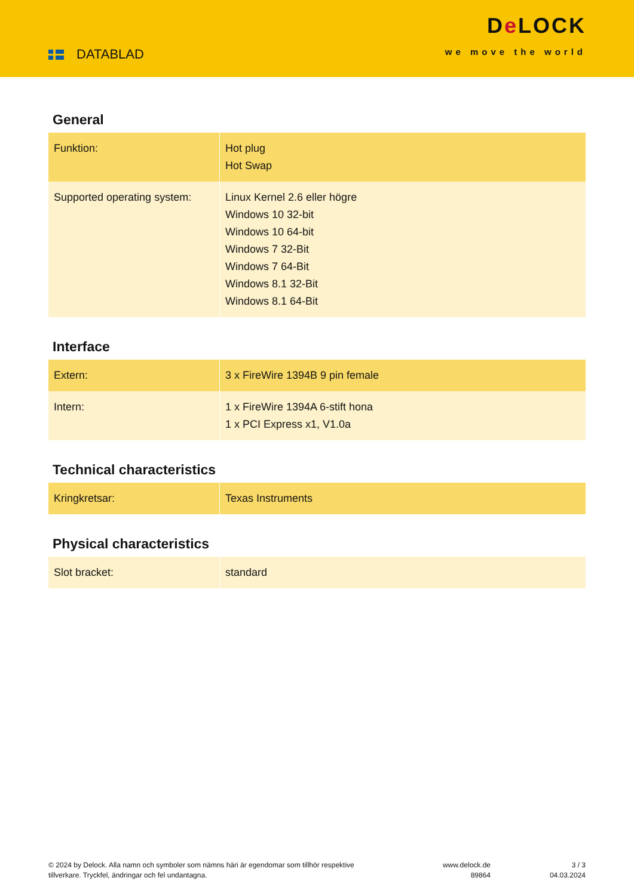DATABLAD
De LOCK
we move the world
General
| Funktion: | Hot plug Hot Swap |
| Supported operating system: | Linux Kernel 2.6 eller högre Windows 10 32-bit Windows 10 64-bit Windows 7 32-Bit Windows 7 64-Bit Windows 8.1 32-Bit Windows 8.1 64-Bit |
Interface
| Extern: | 3 x FireWire 1394B 9 pin female |
| Intern: | 1 x FireWire 1394A 6-stift hona 1 x PCI Express x1, V1.0a |
Technical characteristics
| Kringkretsar: | Texas Instruments |
Physical characteristics
| Slot bracket: | standard |
© 2024 by Delock. Alla namn och symboler som nämns häri är egendomar som tillhör respektive tillverkare. Tryckfel, ändringar och fel undantagna.
www.delock.de
89864
3 / 3
04.03.2024